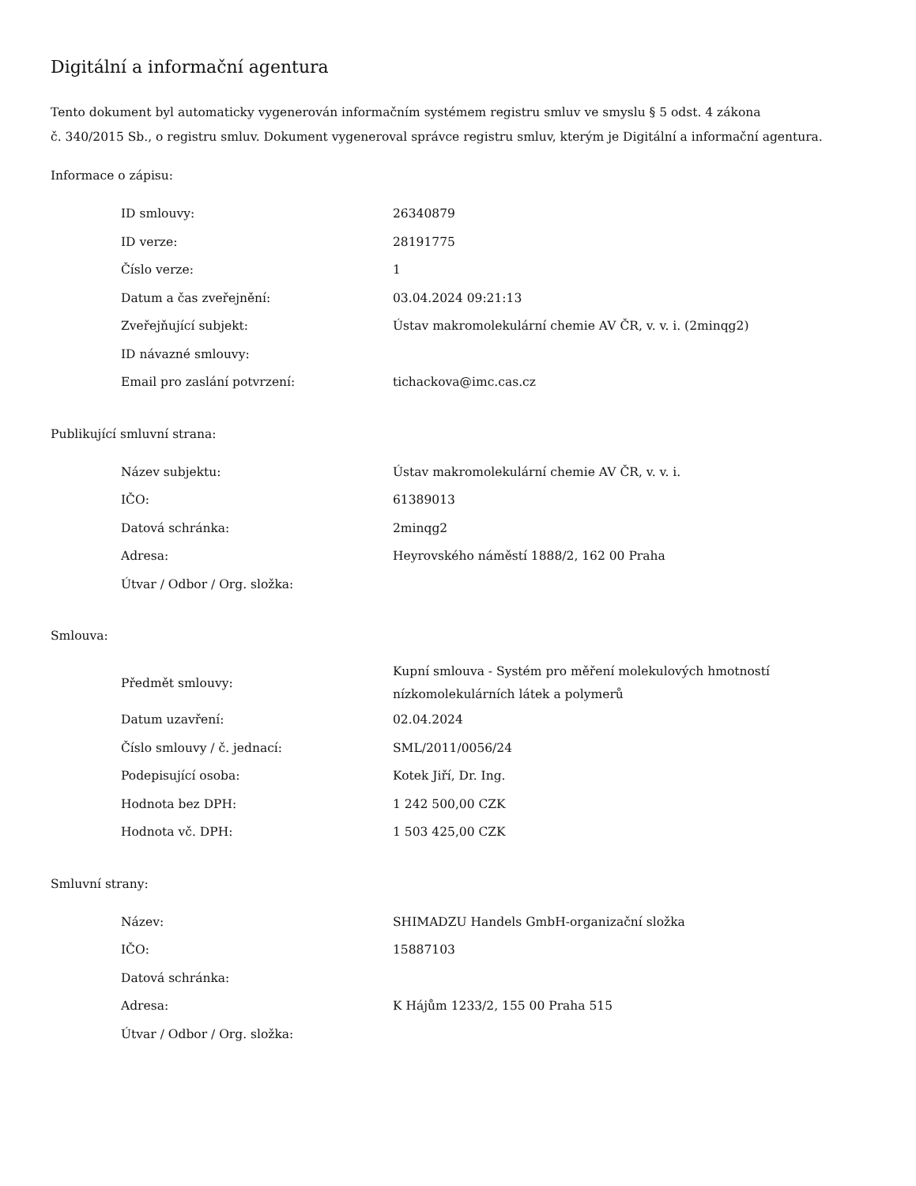Digitální a informační agentura
Tento dokument byl automaticky vygenerován informačním systémem registru smluv ve smyslu § 5 odst. 4 zákona
č. 340/2015 Sb., o registru smluv. Dokument vygeneroval správce registru smluv, kterým je Digitální a informační agentura.
Informace o zápisu:
| ID smlouvy: | 26340879 |
| ID verze: | 28191775 |
| Číslo verze: | 1 |
| Datum a čas zveřejnění: | 03.04.2024 09:21:13 |
| Zveřejňující subjekt: | Ústav makromolekulární chemie AV ČR, v. v. i. (2minqg2) |
| ID návazné smlouvy: | |
| Email pro zaslání potvrzení: | tichackova@imc.cas.cz |
Publikující smluvní strana:
| Název subjektu: | Ústav makromolekulární chemie AV ČR, v. v. i. |
| IČO: | 61389013 |
| Datová schránka: | 2minqg2 |
| Adresa: | Heyrovského náměstí 1888/2, 162 00 Praha |
| Útvar / Odbor / Org. složka: | |
Smlouva:
| Předmět smlouvy: | Kupní smlouva - Systém pro měření molekulových hmotností nízkomolekulárních látek a polymerů |
| Datum uzavření: | 02.04.2024 |
| Číslo smlouvy / č. jednací: | SML/2011/0056/24 |
| Podepisující osoba: | Kotek Jiří, Dr. Ing. |
| Hodnota bez DPH: | 1 242 500,00 CZK |
| Hodnota vč. DPH: | 1 503 425,00 CZK |
Smluvní strany:
| Název: | SHIMADZU Handels GmbH-organizační složka |
| IČO: | 15887103 |
| Datová schránka: | |
| Adresa: | K Hájům 1233/2, 155 00 Praha 515 |
| Útvar / Odbor / Org. složka: | |